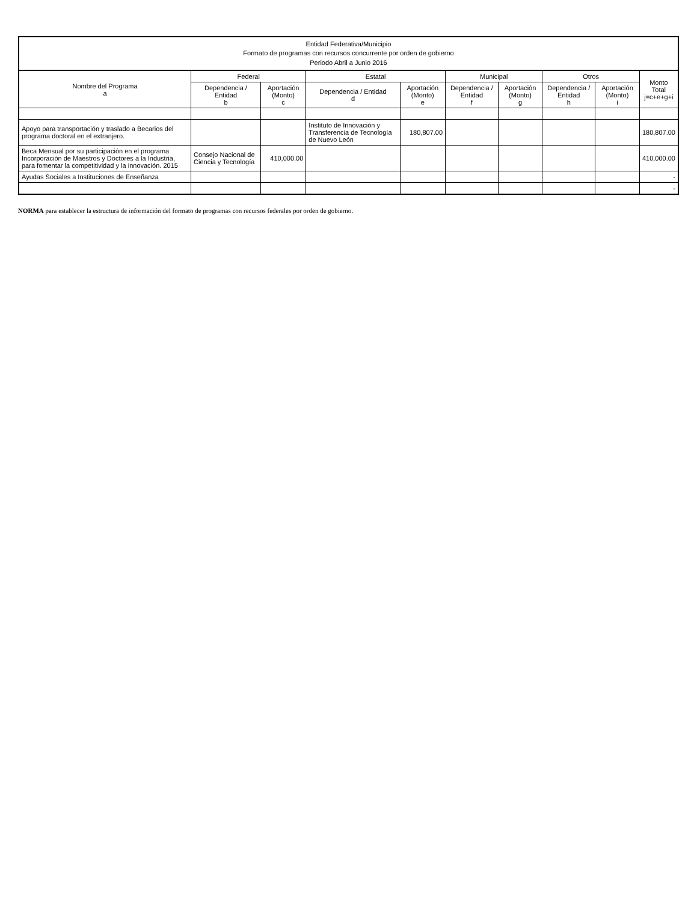Entidad Federativa/Municipio
Formato de programas con recursos concurrente por orden de gobierno
Periodo Abril a Junio 2016
| Nombre del Programa a | Federal | | Estatal | | Municipal | | Otros | | Monto Total j=c+e+g+i |
| --- | --- | --- | --- | --- | --- | --- | --- | --- | --- |
| | Dependencia / Entidad b | Aportación (Monto) c | Dependencia / Entidad d | Aportación (Monto) e | Dependencia / Entidad f | Aportación (Monto) g | Dependencia / Entidad h | Aportación (Monto) i | |
| Apoyo para transportación y traslado a Becarios del programa doctoral en el extranjero. | | | Instituto de Innovación y Transferencia de Tecnología de Nuevo León | 180,807.00 | | | | | 180,807.00 |
| Beca Mensual por su participación en el programa Incorporación de Maestros y Doctores a la Industria, para fomentar la competitividad y la innovación. 2015 | Consejo Nacional de Ciencia y Tecnología | 410,000.00 | | | | | | | 410,000.00 |
| Ayudas Sociales a Instituciones de Enseñanza | | | | | | | | | - |
| | | | | | | | | | - |
NORMA para establecer la estructura de información del formato de programas con recursos federales por orden de gobierno.